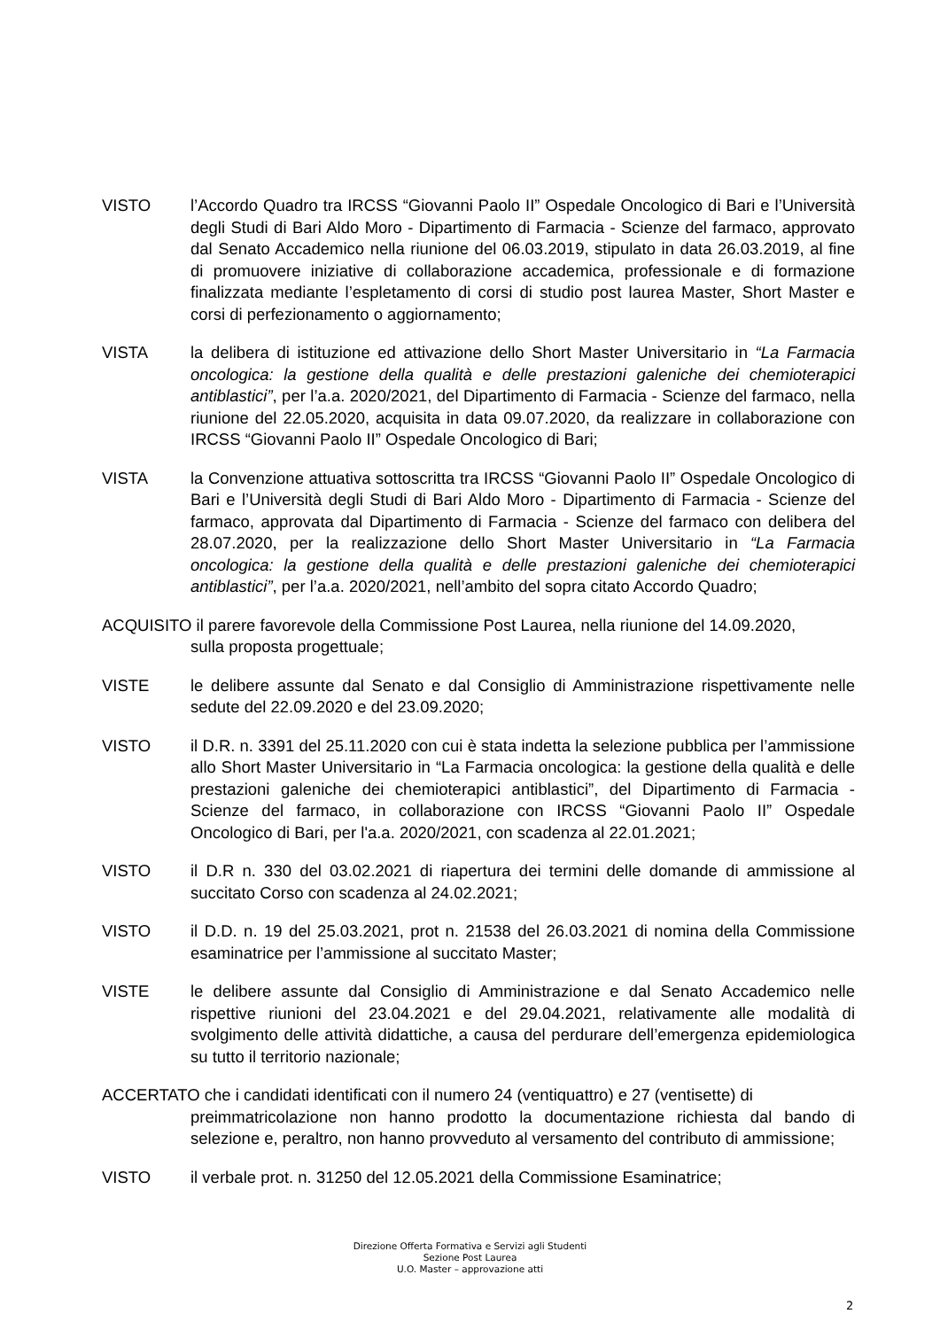VISTO l’Accordo Quadro tra IRCSS “Giovanni Paolo II” Ospedale Oncologico di Bari e l’Università degli Studi di Bari Aldo Moro - Dipartimento di Farmacia - Scienze del farmaco, approvato dal Senato Accademico nella riunione del 06.03.2019, stipulato in data 26.03.2019, al fine di promuovere iniziative di collaborazione accademica, professionale e di formazione finalizzata mediante l’espletamento di corsi di studio post laurea Master, Short Master e corsi di perfezionamento o aggiornamento;
VISTA la delibera di istituzione ed attivazione dello Short Master Universitario in “La Farmacia oncologica: la gestione della qualità e delle prestazioni galeniche dei chemioterapici antiblastici”, per l’a.a. 2020/2021, del Dipartimento di Farmacia - Scienze del farmaco, nella riunione del 22.05.2020, acquisita in data 09.07.2020, da realizzare in collaborazione con IRCSS “Giovanni Paolo II” Ospedale Oncologico di Bari;
VISTA la Convenzione attuativa sottoscritta tra IRCSS “Giovanni Paolo II” Ospedale Oncologico di Bari e l’Università degli Studi di Bari Aldo Moro - Dipartimento di Farmacia - Scienze del farmaco, approvata dal Dipartimento di Farmacia - Scienze del farmaco con delibera del 28.07.2020, per la realizzazione dello Short Master Universitario in “La Farmacia oncologica: la gestione della qualità e delle prestazioni galeniche dei chemioterapici antiblastici”, per l’a.a. 2020/2021, nell’ambito del sopra citato Accordo Quadro;
ACQUISITO il parere favorevole della Commissione Post Laurea, nella riunione del 14.09.2020,
sulla proposta progettuale;
VISTE le delibere assunte dal Senato e dal Consiglio di Amministrazione rispettivamente nelle sedute del 22.09.2020 e del 23.09.2020;
VISTO il D.R. n. 3391 del 25.11.2020 con cui è stata indetta la selezione pubblica per l’ammissione allo Short Master Universitario in “La Farmacia oncologica: la gestione della qualità e delle prestazioni galeniche dei chemioterapici antiblastici”, del Dipartimento di Farmacia - Scienze del farmaco, in collaborazione con IRCSS “Giovanni Paolo II” Ospedale Oncologico di Bari, per l'a.a. 2020/2021, con scadenza al 22.01.2021;
VISTO il D.R n. 330 del 03.02.2021 di riapertura dei termini delle domande di ammissione al succitato Corso con scadenza al 24.02.2021;
VISTO il D.D. n. 19 del 25.03.2021, prot n. 21538 del 26.03.2021 di nomina della Commissione esaminatrice per l’ammissione al succitato Master;
VISTE le delibere assunte dal Consiglio di Amministrazione e dal Senato Accademico nelle rispettive riunioni del 23.04.2021 e del 29.04.2021, relativamente alle modalità di svolgimento delle attività didattiche, a causa del perdurare dell’emergenza epidemiologica su tutto il territorio nazionale;
ACCERTATO che i candidati identificati con il numero 24 (ventiquattro) e 27 (ventisette) di
preimmatricolazione non hanno prodotto la documentazione richiesta dal bando di selezione e, peraltro, non hanno provveduto al versamento del contributo di ammissione;
VISTO il verbale prot. n. 31250 del 12.05.2021 della Commissione Esaminatrice;
Direzione Offerta Formativa e Servizi agli Studenti
Sezione Post Laurea
U.O. Master – approvazione atti
2